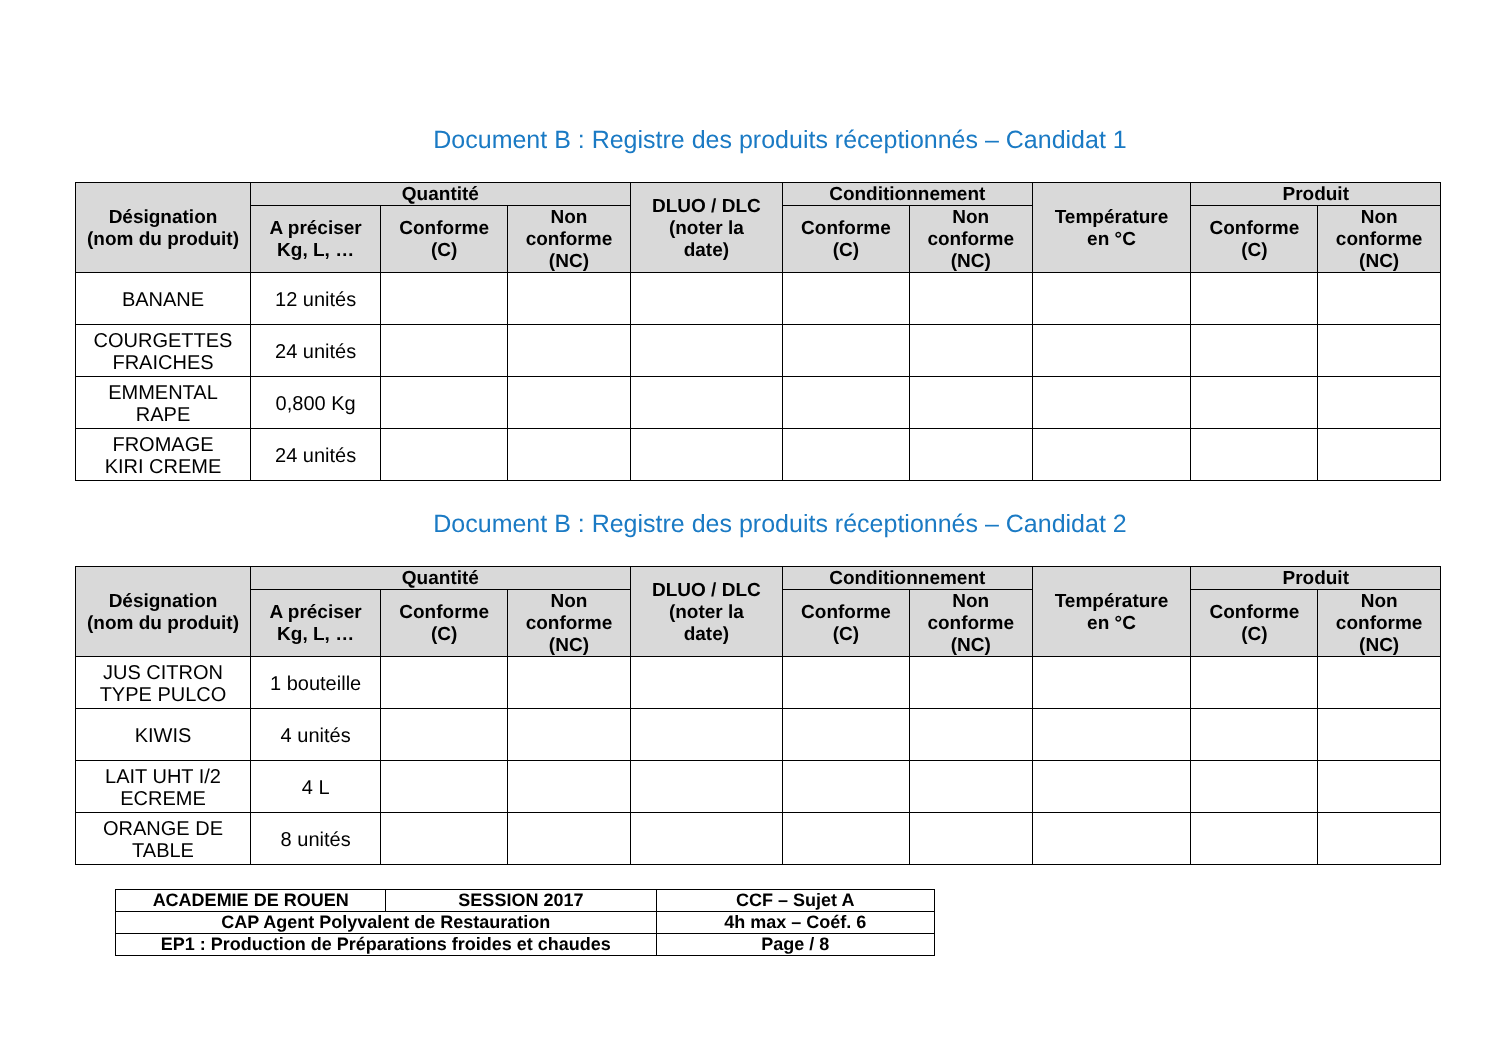Document B : Registre des produits réceptionnés – Candidat 1
| Désignation (nom du produit) | Quantité | | | DLUO / DLC (noter la date) | Conditionnement | | Température en °C | Produit | |
| --- | --- | --- | --- | --- | --- | --- | --- | --- | --- |
| | A préciser Kg, L, … | Conforme (C) | Non conforme (NC) | | Conforme (C) | Non conforme (NC) | | Conforme (C) | Non conforme (NC) |
| BANANE | 12 unités | | | | | | | | |
| COURGETTES FRAICHES | 24 unités | | | | | | | | |
| EMMENTAL RAPE | 0,800 Kg | | | | | | | | |
| FROMAGE KIRI CREME | 24 unités | | | | | | | | |
Document B : Registre des produits réceptionnés – Candidat 2
| Désignation (nom du produit) | Quantité | | | DLUO / DLC (noter la date) | Conditionnement | | Température en °C | Produit | |
| --- | --- | --- | --- | --- | --- | --- | --- | --- | --- |
| | A préciser Kg, L, … | Conforme (C) | Non conforme (NC) | | Conforme (C) | Non conforme (NC) | | Conforme (C) | Non conforme (NC) |
| JUS CITRON TYPE PULCO | 1 bouteille | | | | | | | | |
| KIWIS | 4 unités | | | | | | | | |
| LAIT UHT I/2 ECREME | 4 L | | | | | | | | |
| ORANGE DE TABLE | 8 unités | | | | | | | | |
| ACADEMIE DE ROUEN | SESSION 2017 | CCF – Sujet A |
| CAP Agent Polyvalent de Restauration | | 4h max – Coéf. 6 |
| EP1 : Production de Préparations froides et chaudes | | Page / 8 |